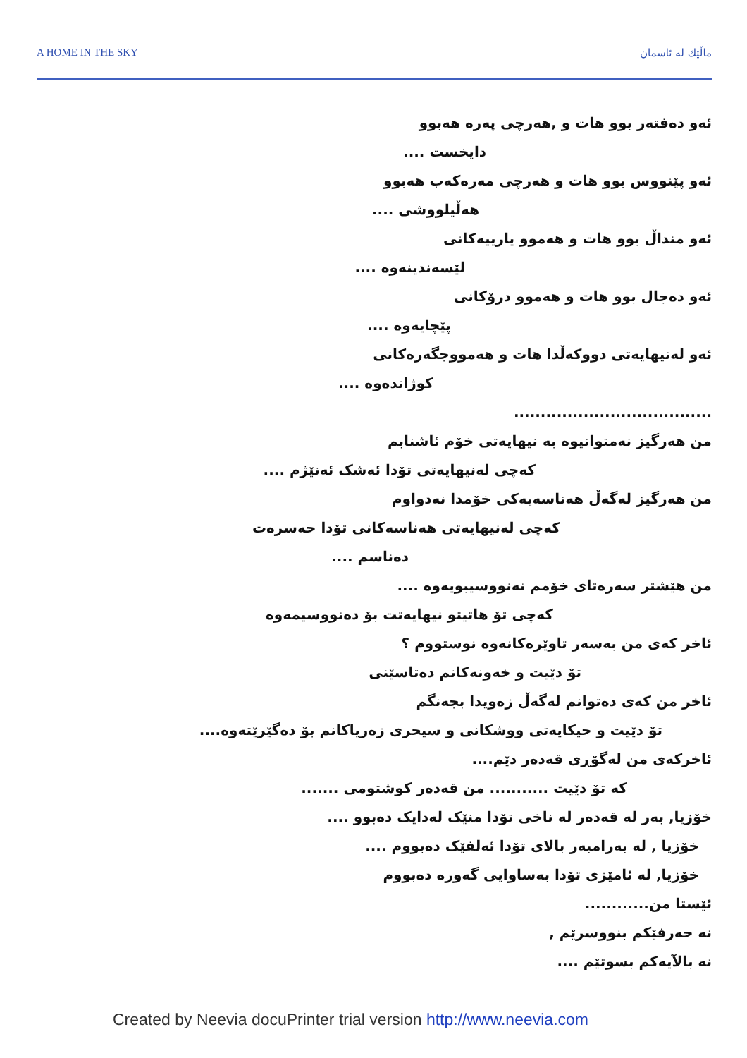A HOME IN THE SKY ماڵێك له ئاسمان
ئەو دەفتەر بوو هات و ,هەرچی پەرە هەبوو
دایخست ....
ئەو پێنووس بوو هات و هەرچی مەرەکەب هەبوو
هەڵیلووشی ....
ئەو منداڵ بوو هات و هەموو یارییەکانی
لێسەندینەوە ....
ئەو دەجال بوو هات و هەموو درۆکانی
پێچایەوە ....
ئەو لەنیهایەتی دووکەڵدا هات و هەمووجگەرەکانی
کوژاندەوە ....
.....................................
من هەرگیز نەمتوانیوە بە نیهایەتی خۆم ئاشنابم
کەچی لەنیهایەتی تۆدا ئەشک ئەنێژم ....
من هەرگیز لەگەڵ هەناسەیەکی خۆمدا نەدواوم
کەچی لەنیهایەتی هەناسەکانی تۆدا حەسرەت
دەناسم ....
من هێشتر سەرەتای خۆمم نەنووسیبویەوە ....
کەچی تۆ هاتیتو نیهایەتت بۆ دەنووسیمەوە
ئاخر کەی من بەسەر تاوێرەکانەوە نوستووم ؟
تۆ دێیت و خەونەکانم دەتاسێنی
ئاخر من کەی دەتوانم لەگەڵ زەویدا بجەنگم
تۆ دێیت و حیکایەتی ووشکانی و سیحری زەریاکانم بۆ دەگێرێتەوە....
ئاخرکەی من لەگۆڕی قەدەر دێم....
کە تۆ دێیت ........... من قەدەر کوشتومی .......
خۆزیا, بەر لە قەدەر لە ناخی تۆدا منێک لەدایک دەبوو ....
خۆزیا , لە بەرامبەر بالای تۆدا ئەلفێک دەبووم ....
خۆزیا, لە ئامێزی تۆدا بەساوایی گەورە دەبووم
ئێستا من............
نە حەرفێکم بنووسرێم ,
نە بالآیەکم بسوتێم ....
Created by Neevia docuPrinter trial version http://www.neevia.com